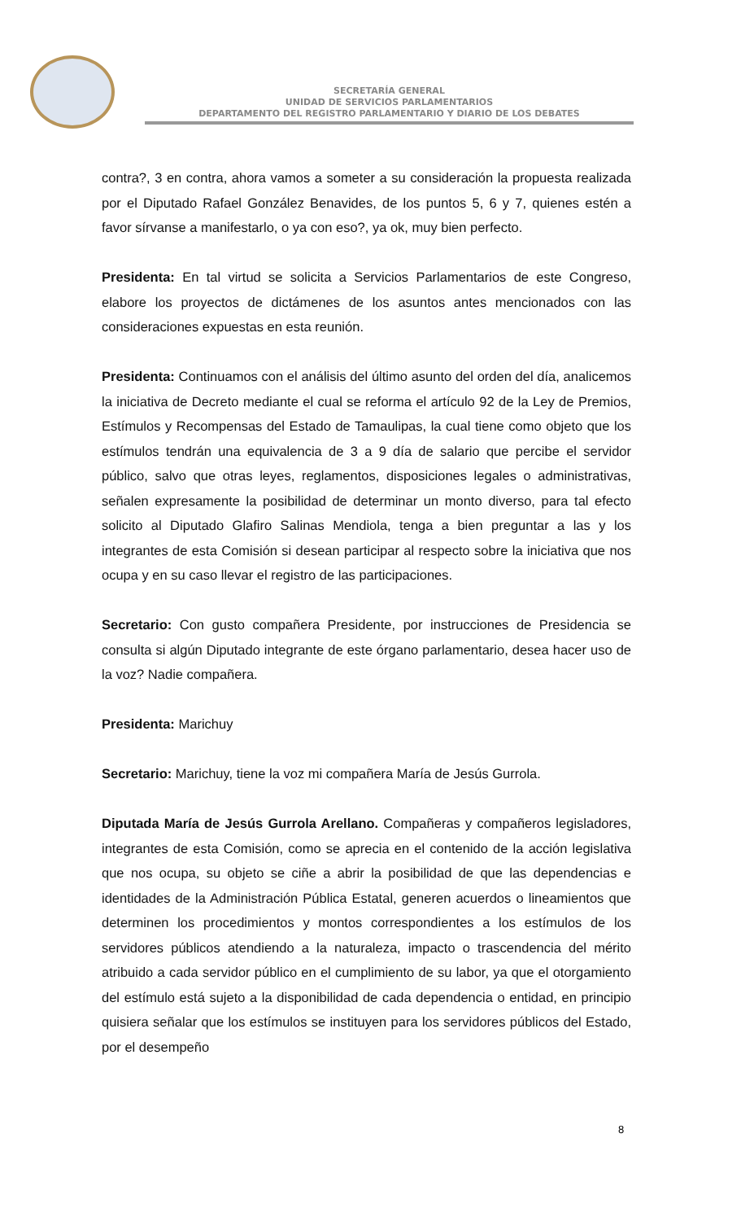SECRETARÍA GENERAL
UNIDAD DE SERVICIOS PARLAMENTARIOS
DEPARTAMENTO DEL REGISTRO PARLAMENTARIO Y DIARIO DE LOS DEBATES
contra?, 3 en contra, ahora vamos a someter a su consideración la propuesta realizada por el Diputado Rafael González Benavides, de los puntos 5, 6 y 7, quienes estén a favor sírvanse a manifestarlo, o ya con eso?, ya ok, muy bien perfecto.
Presidenta: En tal virtud se solicita a Servicios Parlamentarios de este Congreso, elabore los proyectos de dictámenes de los asuntos antes mencionados con las consideraciones expuestas en esta reunión.
Presidenta: Continuamos con el análisis del último asunto del orden del día, analicemos la iniciativa de Decreto mediante el cual se reforma el artículo 92 de la Ley de Premios, Estímulos y Recompensas del Estado de Tamaulipas, la cual tiene como objeto que los estímulos tendrán una equivalencia de 3 a 9 día de salario que percibe el servidor público, salvo que otras leyes, reglamentos, disposiciones legales o administrativas, señalen expresamente la posibilidad de determinar un monto diverso, para tal efecto solicito al Diputado Glafiro Salinas Mendiola, tenga a bien preguntar a las y los integrantes de esta Comisión si desean participar al respecto sobre la iniciativa que nos ocupa y en su caso llevar el registro de las participaciones.
Secretario: Con gusto compañera Presidente, por instrucciones de Presidencia se consulta si algún Diputado integrante de este órgano parlamentario, desea hacer uso de la voz? Nadie compañera.
Presidenta: Marichuy
Secretario: Marichuy, tiene la voz mi compañera María de Jesús Gurrola.
Diputada María de Jesús Gurrola Arellano. Compañeras y compañeros legisladores, integrantes de esta Comisión, como se aprecia en el contenido de la acción legislativa que nos ocupa, su objeto se ciñe a abrir la posibilidad de que las dependencias e identidades de la Administración Pública Estatal, generen acuerdos o lineamientos que determinen los procedimientos y montos correspondientes a los estímulos de los servidores públicos atendiendo a la naturaleza, impacto o trascendencia del mérito atribuido a cada servidor público en el cumplimiento de su labor, ya que el otorgamiento del estímulo está sujeto a la disponibilidad de cada dependencia o entidad, en principio quisiera señalar que los estímulos se instituyen para los servidores públicos del Estado, por el desempeño
8